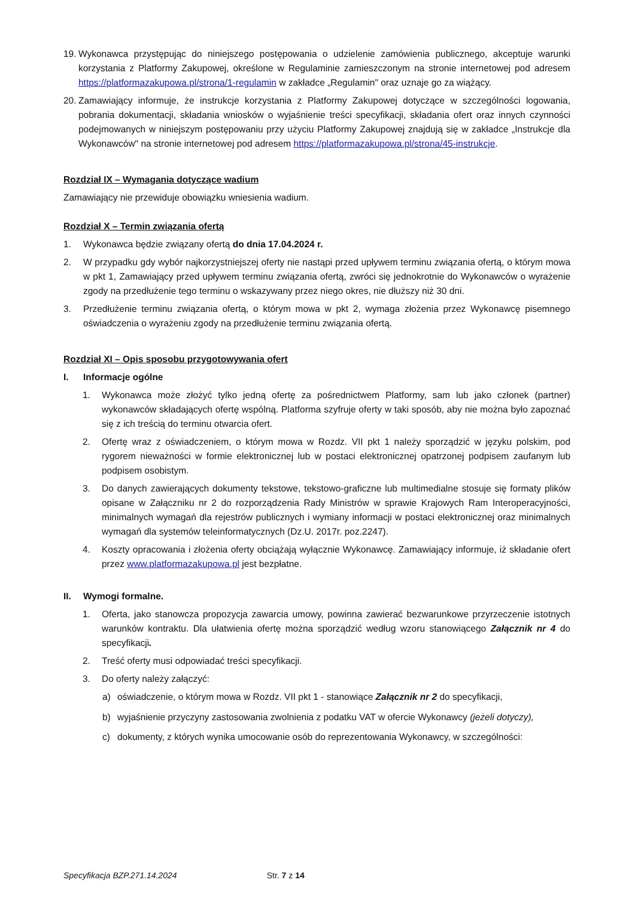19. Wykonawca przystępując do niniejszego postępowania o udzielenie zamówienia publicznego, akceptuje warunki korzystania z Platformy Zakupowej, określone w Regulaminie zamieszczonym na stronie internetowej pod adresem https://platformazakupowa.pl/strona/1-regulamin w zakładce „Regulamin" oraz uznaje go za wiążący.
20. Zamawiający informuje, że instrukcje korzystania z Platformy Zakupowej dotyczące w szczególności logowania, pobrania dokumentacji, składania wniosków o wyjaśnienie treści specyfikacji, składania ofert oraz innych czynności podejmowanych w niniejszym postępowaniu przy użyciu Platformy Zakupowej znajdują się w zakładce „Instrukcje dla Wykonawców" na stronie internetowej pod adresem https://platformazakupowa.pl/strona/45-instrukcje.
Rozdział IX – Wymagania dotyczące wadium
Zamawiający nie przewiduje obowiązku wniesienia wadium.
Rozdział X – Termin związania ofertą
1. Wykonawca będzie związany ofertą do dnia 17.04.2024 r.
2. W przypadku gdy wybór najkorzystniejszej oferty nie nastąpi przed upływem terminu związania ofertą, o którym mowa w pkt 1, Zamawiający przed upływem terminu związania ofertą, zwróci się jednokrotnie do Wykonawców o wyrażenie zgody na przedłużenie tego terminu o wskazywany przez niego okres, nie dłuższy niż 30 dni.
3. Przedłużenie terminu związania ofertą, o którym mowa w pkt 2, wymaga złożenia przez Wykonawcę pisemnego oświadczenia o wyrażeniu zgody na przedłużenie terminu związania ofertą.
Rozdział XI – Opis sposobu przygotowywania ofert
I. Informacje ogólne
1. Wykonawca może złożyć tylko jedną ofertę za pośrednictwem Platformy, sam lub jako członek (partner) wykonawców składających ofertę wspólną. Platforma szyfruje oferty w taki sposób, aby nie można było zapoznać się z ich treścią do terminu otwarcia ofert.
2. Ofertę wraz z oświadczeniem, o którym mowa w Rozdz. VII pkt 1 należy sporządzić w języku polskim, pod rygorem nieważności w formie elektronicznej lub w postaci elektronicznej opatrzonej podpisem zaufanym lub podpisem osobistym.
3. Do danych zawierających dokumenty tekstowe, tekstowo-graficzne lub multimedialne stosuje się formaty plików opisane w Załączniku nr 2 do rozporządzenia Rady Ministrów w sprawie Krajowych Ram Interoperacyjności, minimalnych wymagań dla rejestrów publicznych i wymiany informacji w postaci elektronicznej oraz minimalnych wymagań dla systemów teleinformatycznych (Dz.U. 2017r. poz.2247).
4. Koszty opracowania i złożenia oferty obciążają wyłącznie Wykonawcę. Zamawiający informuje, iż składanie ofert przez www.platformazakupowa.pl jest bezpłatne.
II. Wymogi formalne.
1. Oferta, jako stanowcza propozycja zawarcia umowy, powinna zawierać bezwarunkowe przyrzeczenie istotnych warunków kontraktu. Dla ułatwienia ofertę można sporządzić według wzoru stanowiącego Załącznik nr 4 do specyfikacji.
2. Treść oferty musi odpowiadać treści specyfikacji.
3. Do oferty należy załączyć:
a) oświadczenie, o którym mowa w Rozdz. VII pkt 1 - stanowiące Załącznik nr 2 do specyfikacji,
b) wyjaśnienie przyczyny zastosowania zwolnienia z podatku VAT w ofercie Wykonawcy (jeżeli dotyczy),
c) dokumenty, z których wynika umocowanie osób do reprezentowania Wykonawcy, w szczególności:
Specyfikacja BZP.271.14.2024 Str. 7 z 14